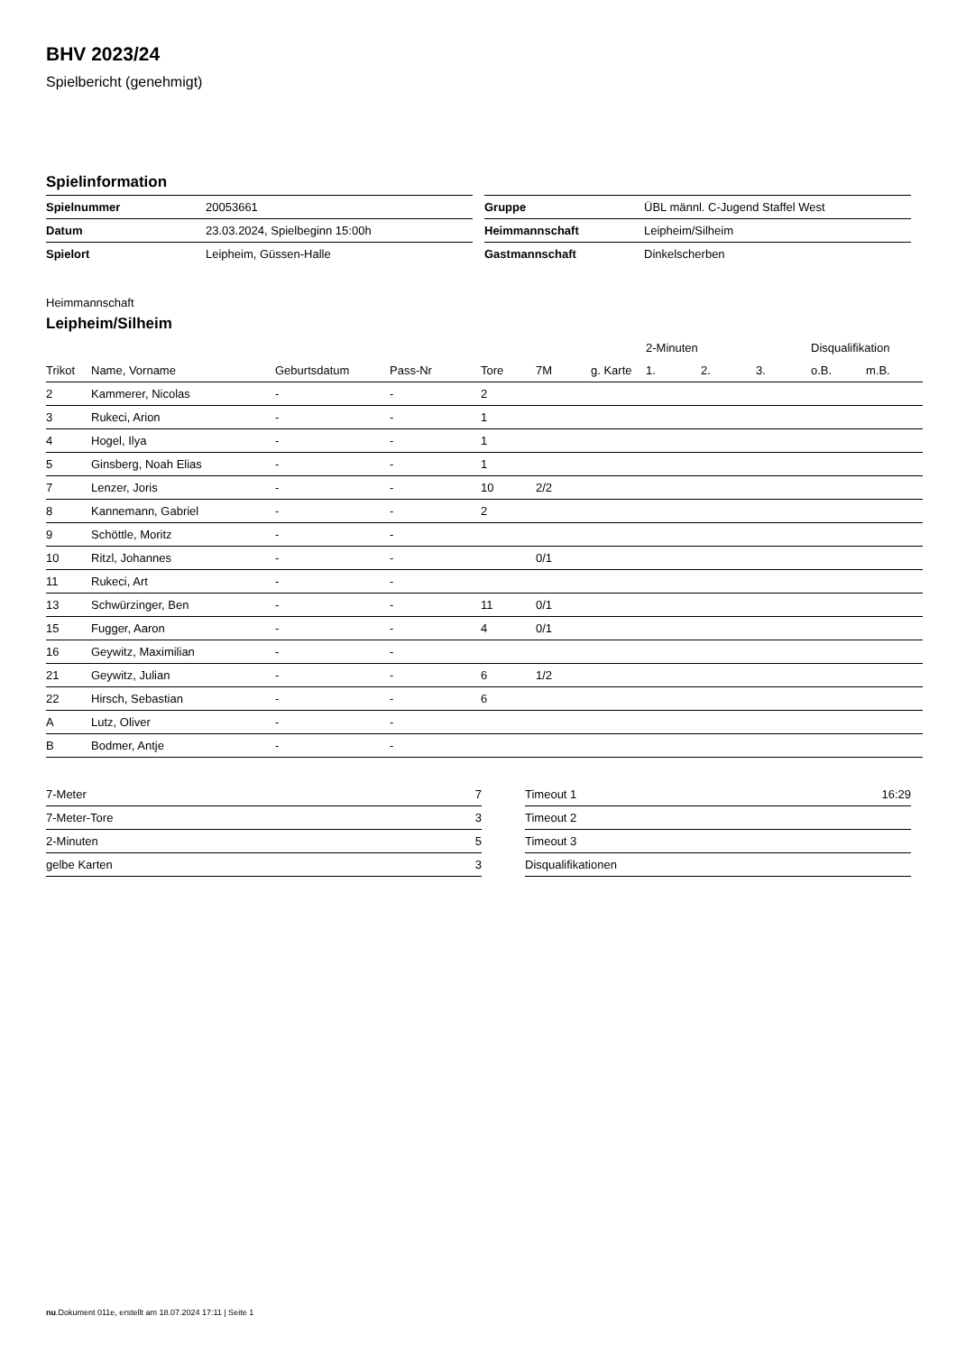BHV 2023/24
Spielbericht (genehmigt)
Spielinformation
| Spielnummer | 20053661 |
| Datum | 23.03.2024, Spielbeginn 15:00h |
| Spielort | Leipheim, Güssen-Halle |
| Gruppe | ÜBL männl. C-Jugend Staffel West |
| Heimmannschaft | Leipheim/Silheim |
| Gastmannschaft | Dinkelscherben |
Heimmannschaft
Leipheim/Silheim
| | | | | | | | 2-Minuten | | | Disqualifikation | |
| --- | --- | --- | --- | --- | --- | --- | --- | --- | --- | --- | --- |
| Trikot | Name, Vorname | Geburtsdatum | Pass-Nr | Tore | 7M | g. Karte | 1. | 2. | 3. | o.B. | m.B. |
| 2 | Kammerer, Nicolas | - | - | 2 | | | | | | | |
| 3 | Rukeci, Arion | - | - | 1 | | | | | | | |
| 4 | Hogel, Ilya | - | - | 1 | | | | | | | |
| 5 | Ginsberg, Noah Elias | - | - | 1 | | | | | | | |
| 7 | Lenzer, Joris | - | - | 10 | 2/2 | | | | | | |
| 8 | Kannemann, Gabriel | - | - | 2 | | | | | | | |
| 9 | Schöttle, Moritz | - | - | | | | | | | | |
| 10 | Ritzl, Johannes | - | - | | 0/1 | | | | | | |
| 11 | Rukeci, Art | - | - | | | | | | | | |
| 13 | Schwürzinger, Ben | - | - | 11 | 0/1 | | | | | | |
| 15 | Fugger, Aaron | - | - | 4 | 0/1 | | | | | | |
| 16 | Geywitz, Maximilian | - | - | | | | | | | | |
| 21 | Geywitz, Julian | - | - | 6 | 1/2 | | | | | | |
| 22 | Hirsch, Sebastian | - | - | 6 | | | | | | | |
| A | Lutz, Oliver | - | - | | | | | | | | |
| B | Bodmer, Antje | - | - | | | | | | | | |
| 7-Meter | 7 |
| 7-Meter-Tore | 3 |
| 2-Minuten | 5 |
| gelbe Karten | 3 |
| Timeout 1 | 16:29 |
| Timeout 2 | |
| Timeout 3 | |
| Disqualifikationen | |
nu.Dokument 011e, erstellt am 18.07.2024 17:11 | Seite 1